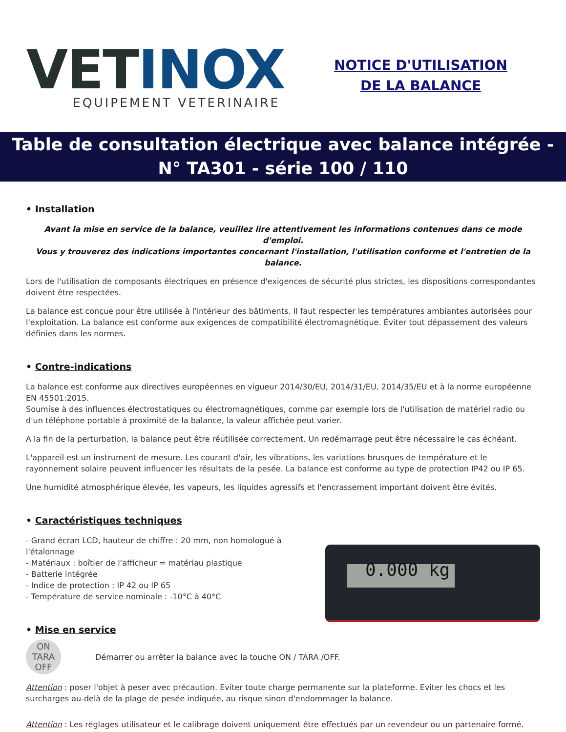VET INOX
EQUIPEMENT VETERINAIRE
NOTICE D'UTILISATION
DE LA BALANCE
Table de consultation électrique avec balance intégrée -
N° TA301 - série 100 / 110
• Installation
Avant la mise en service de la balance, veuillez lire attentivement les informations contenues dans ce mode d'emploi.
Vous y trouverez des indications importantes concernant l'installation, l'utilisation conforme et l'entretien de la balance.
Lors de l'utilisation de composants électriques en présence d'exigences de sécurité plus strictes, les dispositions correspondantes doivent être respectées.
La balance est conçue pour être utilisée à l'intérieur des bâtiments. Il faut respecter les températures ambiantes autorisées pour l'exploitation. La balance est conforme aux exigences de compatibilité électromagnétique. Éviter tout dépassement des valeurs définies dans les normes.
• Contre-indications
La balance est conforme aux directives européennes en vigueur 2014/30/EU, 2014/31/EU, 2014/35/EU et à la norme européenne EN 45501:2015.
Soumise à des influences électrostatiques ou électromagnétiques, comme par exemple lors de l'utilisation de matériel radio ou d'un téléphone portable à proximité de la balance, la valeur affichée peut varier.
A la fin de la perturbation, la balance peut être réutilisée correctement. Un redémarrage peut être nécessaire le cas échéant.
L'appareil est un instrument de mesure. Les courant d'air, les vibrations, les variations brusques de température et le rayonnement solaire peuvent influencer les résultats de la pesée. La balance est conforme au type de protection IP42 ou IP 65.
Une humidité atmosphérique élevée, les vapeurs, les liquides agressifs et l'encrassement important doivent être évités.
• Caractéristiques techniques
- Grand écran LCD, hauteur de chiffre : 20 mm, non homologué à l'étalonnage
- Matériaux : boîtier de l'afficheur = matériau plastique
- Batterie intégrée
- Indice de protection : IP 42 ou IP 65
- Température de service nominale : -10°C à 40°C
• Mise en service
0.000 kg
ON
TARA
OFF
Démarrer ou arrêter la balance avec la touche ON / TARA /OFF.
Attention : poser l'objet à peser avec précaution. Eviter toute charge permanente sur la plateforme. Eviter les chocs et les surcharges au-delà de la plage de pesée indiquée, au risque sinon d'endommager la balance.
Attention : Les réglages utilisateur et le calibrage doivent uniquement être effectués par un revendeur ou un partenaire formé.